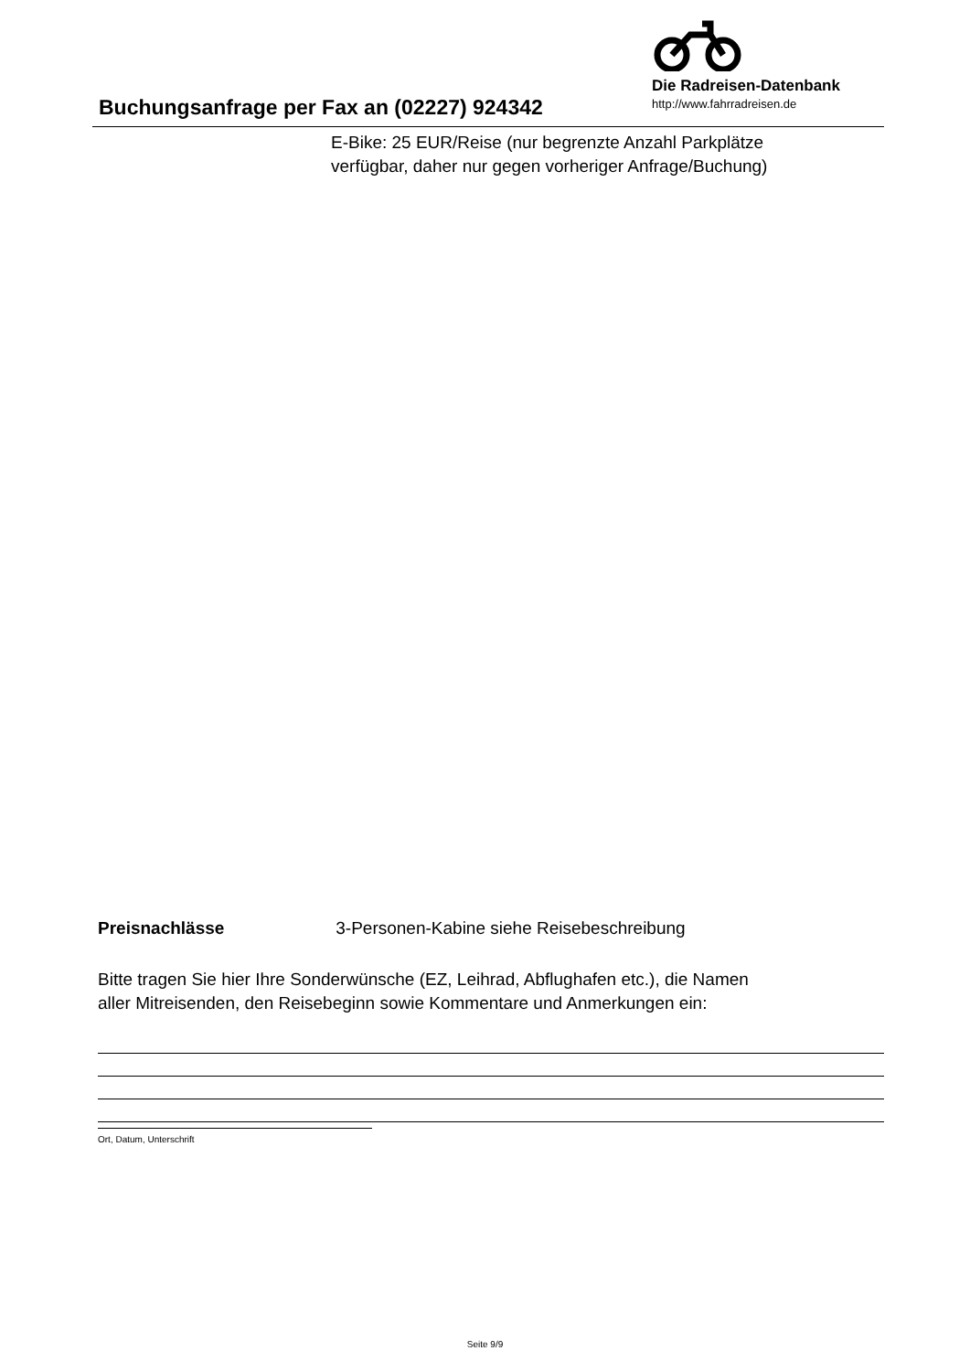Buchungsanfrage per Fax an (02227) 924342
Die Radreisen-Datenbank
http://www.fahrradreisen.de
E-Bike: 25 EUR/Reise (nur begrenzte Anzahl Parkplätze
verfügbar, daher nur gegen vorheriger Anfrage/Buchung)
Preisnachlässe 3-Personen-Kabine siehe Reisebeschreibung
Bitte tragen Sie hier Ihre Sonderwünsche (EZ, Leihrad, Abflughafen etc.), die Namen
aller Mitreisenden, den Reisebeginn sowie Kommentare und Anmerkungen ein:
Ort, Datum, Unterschrift
Seite 9/9